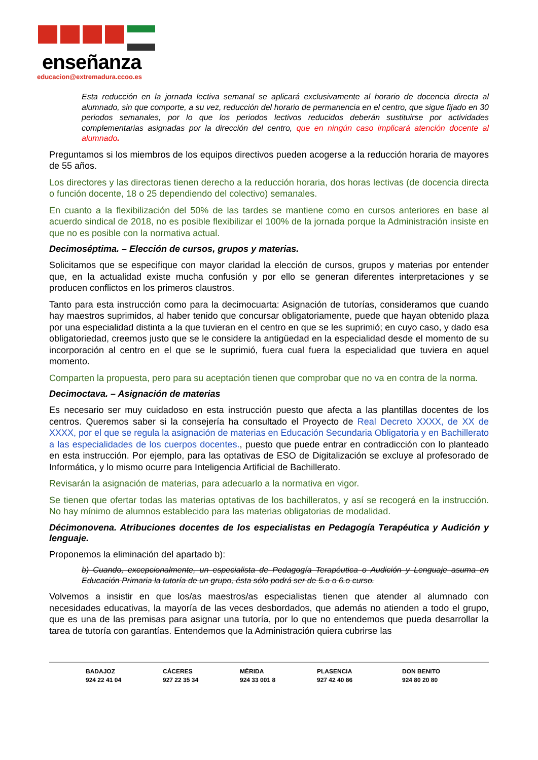enseñanza
educacion@extremadura.ccoo.es
Esta reducción en la jornada lectiva semanal se aplicará exclusivamente al horario de docencia directa al alumnado, sin que comporte, a su vez, reducción del horario de permanencia en el centro, que sigue fijado en 30 periodos semanales, por lo que los periodos lectivos reducidos deberán sustituirse por actividades complementarias asignadas por la dirección del centro, que en ningún caso implicará atención docente al alumnado.
Preguntamos si los miembros de los equipos directivos pueden acogerse a la reducción horaria de mayores de 55 años.
Los directores y las directoras tienen derecho a la reducción horaria, dos horas lectivas (de docencia directa o función docente, 18 o 25 dependiendo del colectivo) semanales.
En cuanto a la flexibilización del 50% de las tardes se mantiene como en cursos anteriores en base al acuerdo sindical de 2018, no es posible flexibilizar el 100% de la jornada porque la Administración insiste en que no es posible con la normativa actual.
Decimoséptima. – Elección de cursos, grupos y materias.
Solicitamos que se especifique con mayor claridad la elección de cursos, grupos y materias por entender que, en la actualidad existe mucha confusión y por ello se generan diferentes interpretaciones y se producen conflictos en los primeros claustros.
Tanto para esta instrucción como para la decimocuarta: Asignación de tutorías, consideramos que cuando hay maestros suprimidos, al haber tenido que concursar obligatoriamente, puede que hayan obtenido plaza por una especialidad distinta a la que tuvieran en el centro en que se les suprimió; en cuyo caso, y dado esa obligatoriedad, creemos justo que se le considere la antigüedad en la especialidad desde el momento de su incorporación al centro en el que se le suprimió, fuera cual fuera la especialidad que tuviera en aquel momento.
Comparten la propuesta, pero para su aceptación tienen que comprobar que no va en contra de la norma.
Decimoctava. – Asignación de materias
Es necesario ser muy cuidadoso en esta instrucción puesto que afecta a las plantillas docentes de los centros. Queremos saber si la consejería ha consultado el Proyecto de Real Decreto XXXX, de XX de XXXX, por el que se regula la asignación de materias en Educación Secundaria Obligatoria y en Bachillerato a las especialidades de los cuerpos docentes., puesto que puede entrar en contradicción con lo planteado en esta instrucción. Por ejemplo, para las optativas de ESO de Digitalización se excluye al profesorado de Informática, y lo mismo ocurre para Inteligencia Artificial de Bachillerato.
Revisarán la asignación de materias, para adecuarlo a la normativa en vigor.
Se tienen que ofertar todas las materias optativas de los bachilleratos, y así se recogerá en la instrucción. No hay mínimo de alumnos establecido para las materias obligatorias de modalidad.
Décimonovena. Atribuciones docentes de los especialistas en Pedagogía Terapéutica y Audición y lenguaje.
Proponemos la eliminación del apartado b):
b) Cuando, excepcionalmente, un especialista de Pedagogía Terapéutica o Audición y Lenguaje asuma en Educación Primaria la tutoría de un grupo, ésta sólo podrá ser de 5.o o 6.o curso.
Volvemos a insistir en que los/as maestros/as especialistas tienen que atender al alumnado con necesidades educativas, la mayoría de las veces desbordados, que además no atienden a todo el grupo, que es una de las premisas para asignar una tutoría, por lo que no entendemos que pueda desarrollar la tarea de tutoría con garantías. Entendemos que la Administración quiera cubrirse las
BADAJOZ
924 22 41 04
CÁCERES
927 22 35 34
MÉRIDA
924 33 001 8
PLASENCIA
927 42 40 86
DON BENITO
924 80 20 80